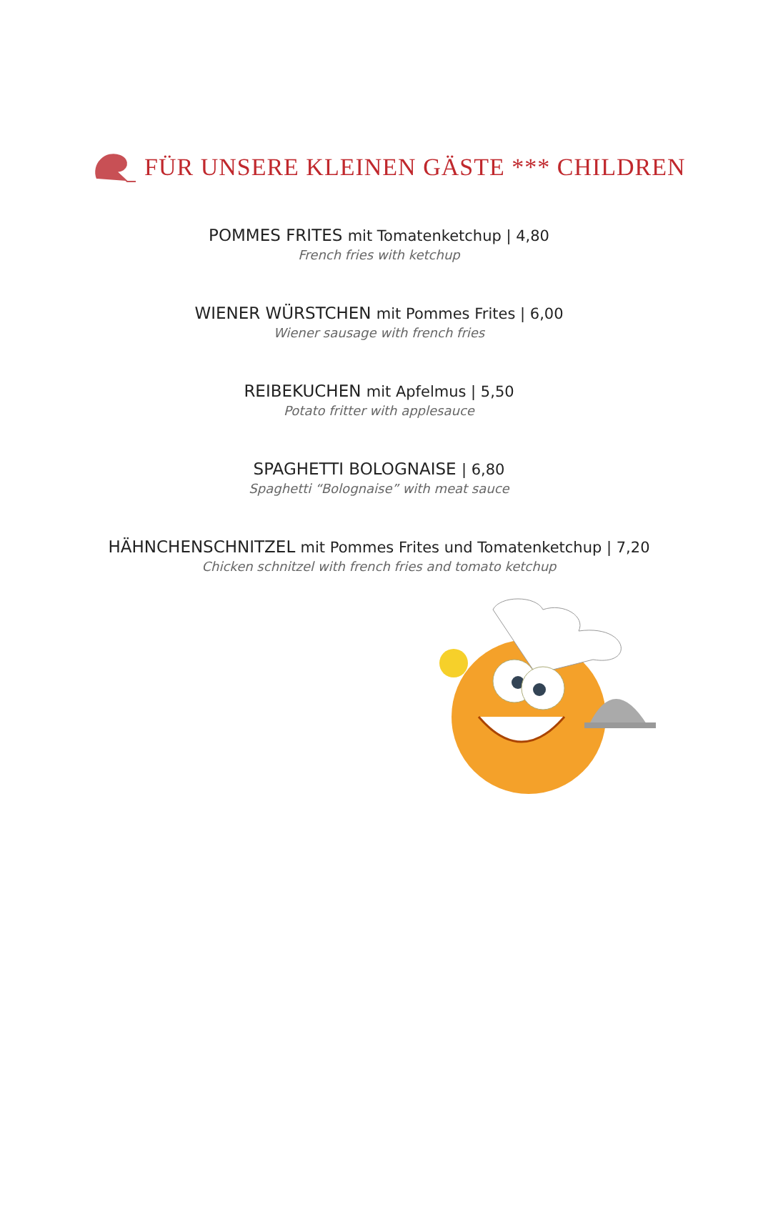FÜR UNSERE KLEINEN GÄSTE *** CHILDREN
POMMES FRITES mit Tomatenketchup | 4,80
French fries with ketchup
WIENER WÜRSTCHEN mit Pommes Frites | 6,00
Wiener sausage with french fries
REIBEKUCHEN mit Apfelmus | 5,50
Potato fritter with applesauce
SPAGHETTI BOLOGNAISE | 6,80
Spaghetti “Bolognaise” with meat sauce
HÄHNCHENSCHNITZEL mit Pommes Frites und Tomatenketchup | 7,20
Chicken schnitzel with french fries and tomato ketchup